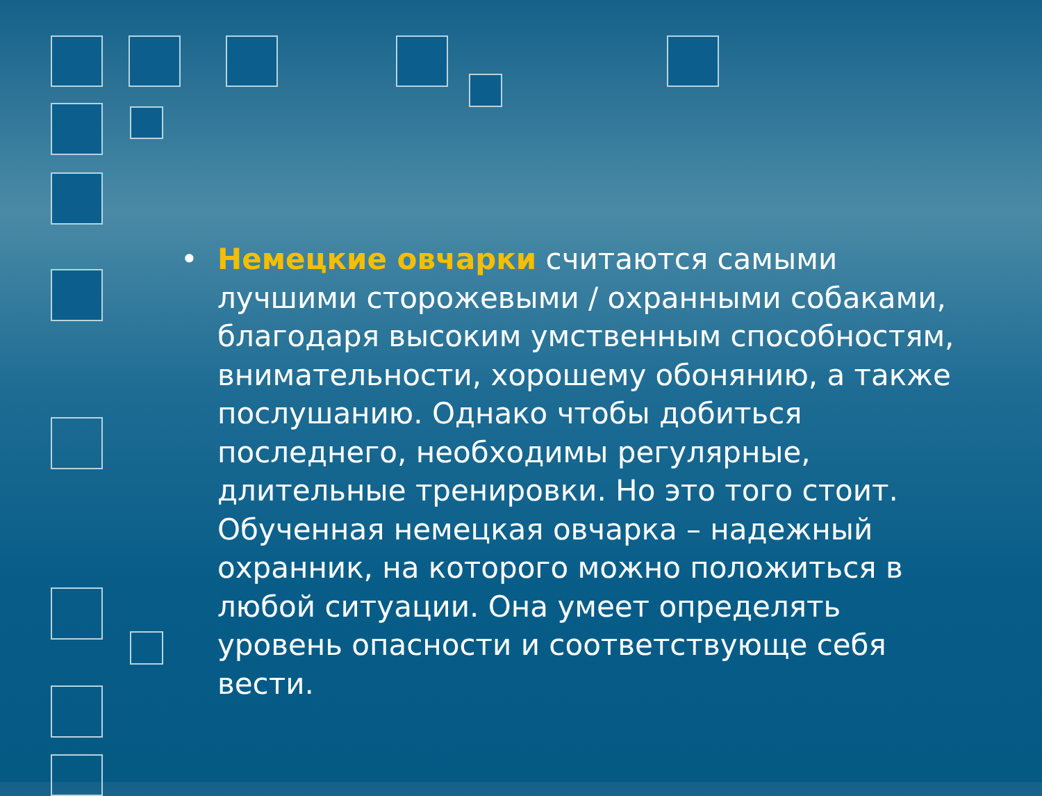• Немецкие овчарки считаются самыми лучшими сторожевыми / охранными собаками, благодаря высоким умственным способностям, внимательности, хорошему обонянию, а также послушанию. Однако чтобы добиться последнего, необходимы регулярные, длительные тренировки. Но это того стоит. Обученная немецкая овчарка – надежный охранник, на которого можно положиться в любой ситуации. Она умеет определять уровень опасности и соответствующе себя вести.